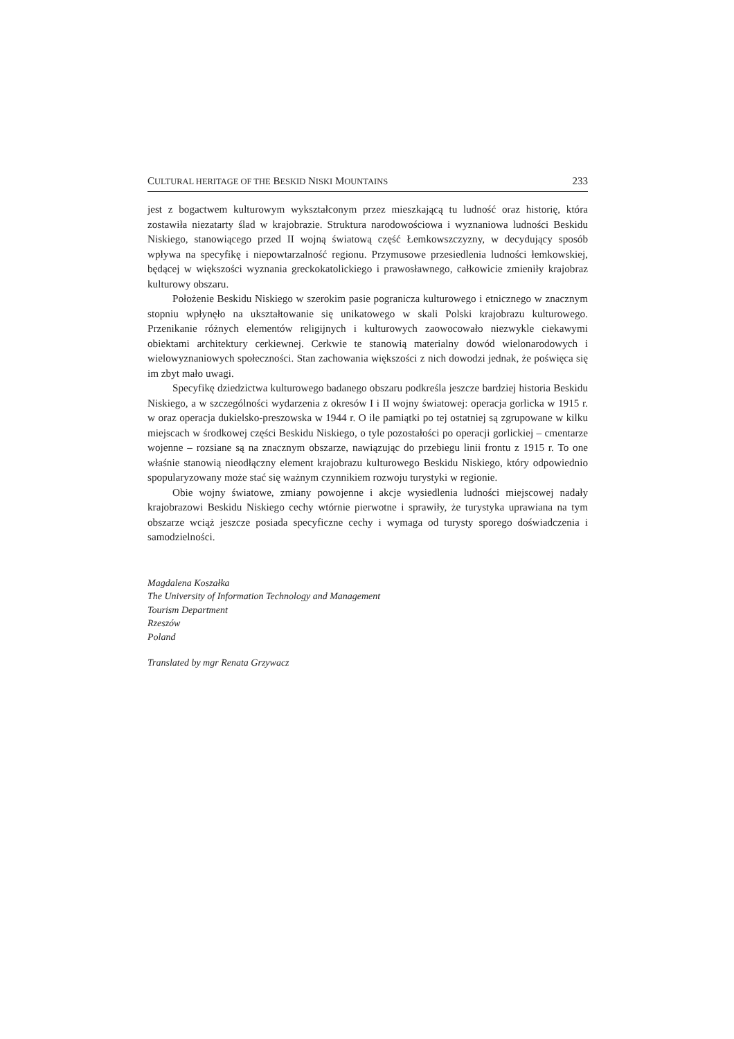CULTURAL HERITAGE OF THE BESKID NISKI MOUNTAINS 233
jest z bogactwem kulturowym wykształconym przez mieszkającą tu ludność oraz historię, która zostawiła niezatarty ślad w krajobrazie. Struktura narodowościowa i wyznaniowa ludności Beskidu Niskiego, stanowiącego przed II wojną światową część Łemkowszczyzny, w decydujący sposób wpływa na specyfikę i niepowtarzalność regionu. Przymusowe przesiedlenia ludności łemkowskiej, będącej w większości wyznania greckokatolickiego i prawosławnego, całkowicie zmieniły krajobraz kulturowy obszaru.
Położenie Beskidu Niskiego w szerokim pasie pogranicza kulturowego i etnicznego w znacznym stopniu wpłynęło na ukształtowanie się unikatowego w skali Polski krajobrazu kulturowego. Przenikanie różnych elementów religijnych i kulturowych zaowocowało niezwykle ciekawymi obiektami architektury cerkiewnej. Cerkwie te stanowią materialny dowód wielonarodowych i wielowyznaniowych społeczności. Stan zachowania większości z nich dowodzi jednak, że poświęca się im zbyt mało uwagi.
Specyfikę dziedzictwa kulturowego badanego obszaru podkreśla jeszcze bardziej historia Beskidu Niskiego, a w szczególności wydarzenia z okresów I i II wojny światowej: operacja gorlicka w 1915 r. w oraz operacja dukielsko-preszowska w 1944 r. O ile pamiątki po tej ostatniej są zgrupowane w kilku miejscach w środkowej części Beskidu Niskiego, o tyle pozostałości po operacji gorlickiej – cmentarze wojenne – rozsiane są na znacznym obszarze, nawiązując do przebiegu linii frontu z 1915 r. To one właśnie stanowią nieodłączny element krajobrazu kulturowego Beskidu Niskiego, który odpowiednio spopularyzowany może stać się ważnym czynnikiem rozwoju turystyki w regionie.
Obie wojny światowe, zmiany powojenne i akcje wysiedlenia ludności miejscowej nadały krajobrazowi Beskidu Niskiego cechy wtórnie pierwotne i sprawiły, że turystyka uprawiana na tym obszarze wciąż jeszcze posiada specyficzne cechy i wymaga od turysty sporego doświadczenia i samodzielności.
Magdalena Koszałka
The University of Information Technology and Management
Tourism Department
Rzeszów
Poland
Translated by mgr Renata Grzywacz